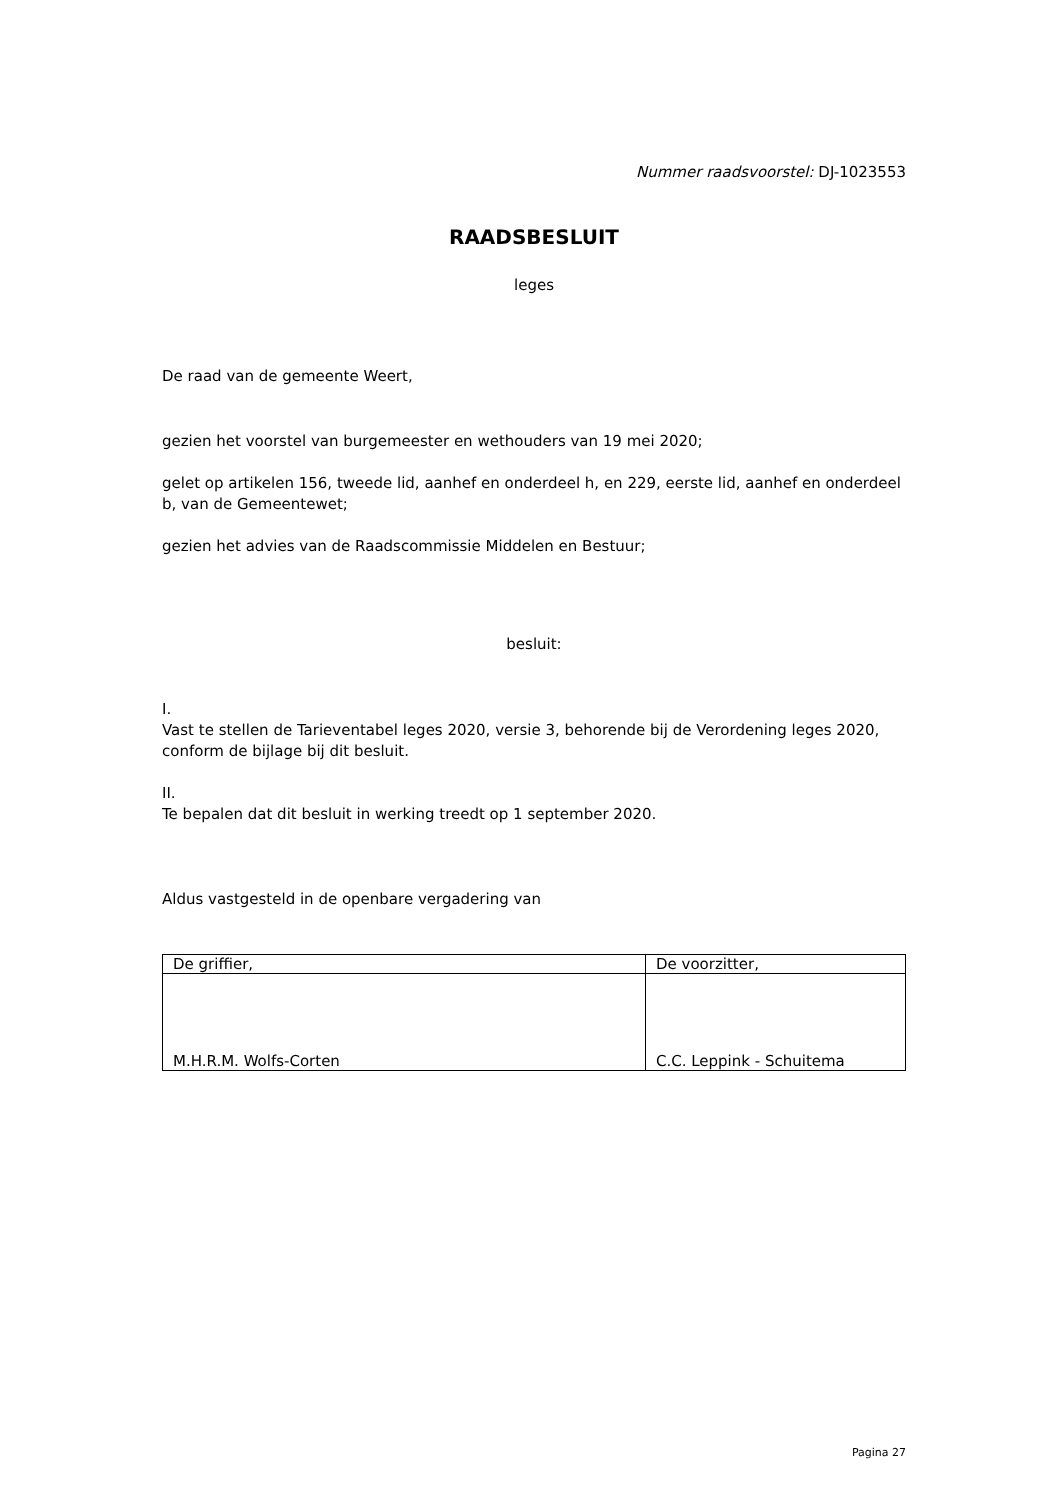Nummer raadsvoorstel: DJ-1023553
RAADSBESLUIT
leges
De raad van de gemeente Weert,
gezien het voorstel van burgemeester en wethouders van 19 mei 2020;
gelet op artikelen 156, tweede lid, aanhef en onderdeel h, en 229, eerste lid, aanhef en onderdeel b, van de Gemeentewet;
gezien het advies van de Raadscommissie Middelen en Bestuur;
besluit:
I.
Vast te stellen de Tarieventabel leges 2020, versie 3, behorende bij de Verordening leges 2020, conform de bijlage bij dit besluit.
II.
Te bepalen dat dit besluit in werking treedt op 1 september 2020.
Aldus vastgesteld in de openbare vergadering van
| De griffier, | De voorzitter, |
| M.H.R.M. Wolfs-Corten | C.C. Leppink - Schuitema |
Pagina 27